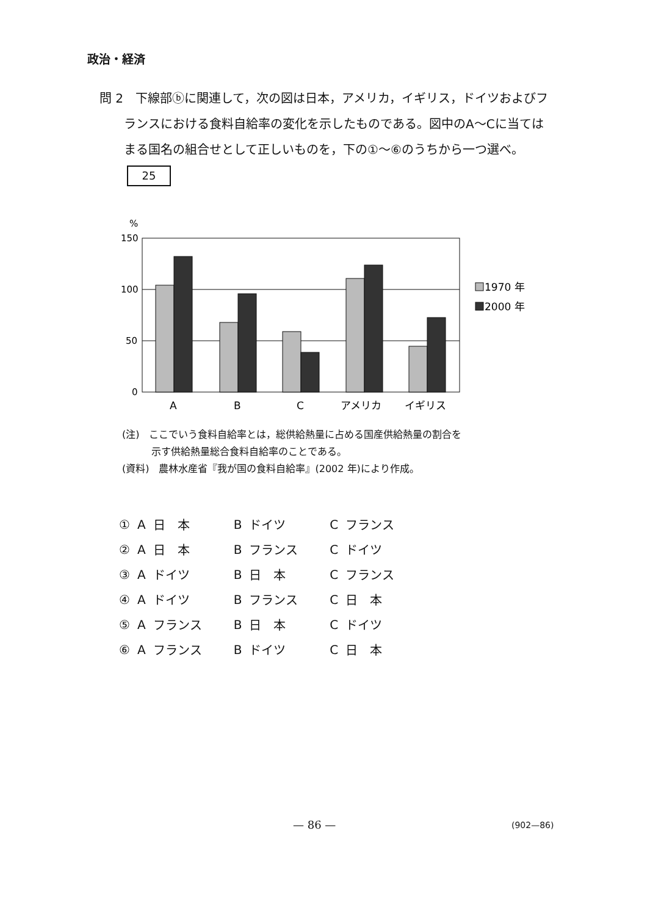政治・経済
問 2　下線部ⓑに関連して，次の図は日本，アメリカ，イギリス，ドイツおよびフ
ランスにおける食料自給率の変化を示したものである。図中のA～Cに当ては
まる国名の組合せとして正しいものを，下の①～⑥のうちから一つ選べ。
25
%
150
100
50
0
1970 年
2000 年
A
B
C
アメリカ
イギリス
(注)　ここでいう食料自給率とは，総供給熱量に占める国産供給熱量の割合を
　　　示す供給熱量総合食料自給率のことである。
(資料)　農林水産省『我が国の食料自給率』(2002 年)により作成。
| ① | A | 日 本 | B | ドイツ | C | フランス |
| ② | A | 日 本 | B | フランス | C | ドイツ |
| ③ | A | ドイツ | B | 日 本 | C | フランス |
| ④ | A | ドイツ | B | フランス | C | 日 本 |
| ⑤ | A | フランス | B | 日 本 | C | ドイツ |
| ⑥ | A | フランス | B | ドイツ | C | 日 本 |
— 86 — (902—86)